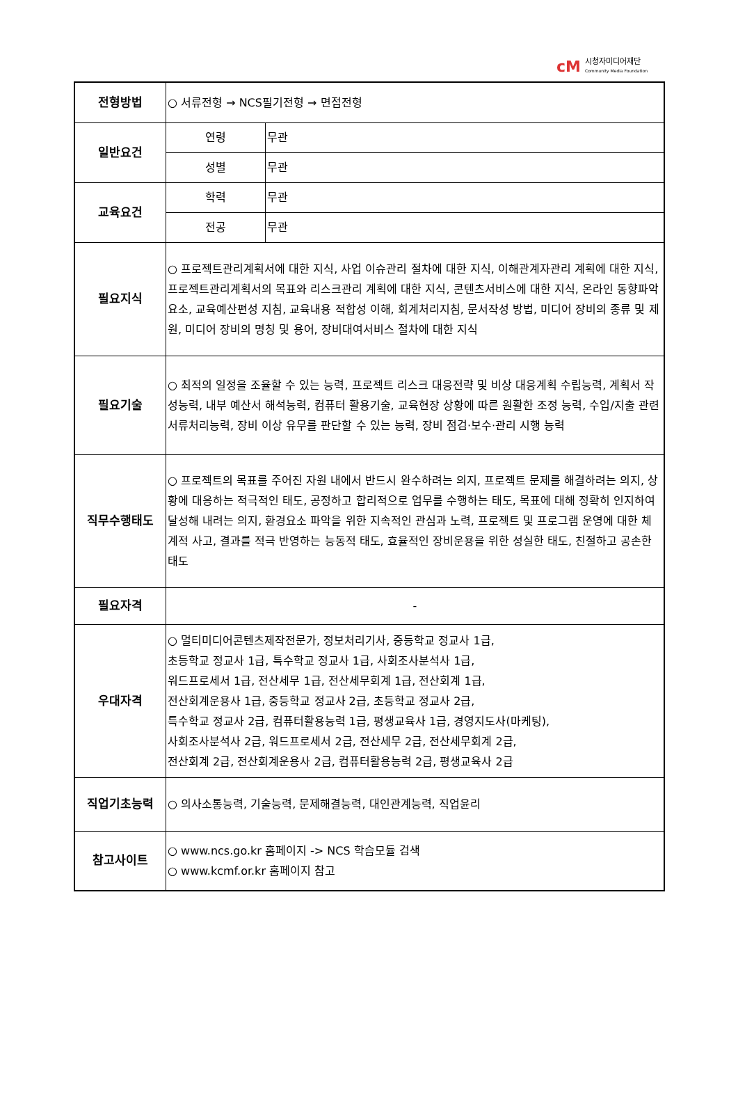cM 시청자미디어재단
Community Media Foundation
| 전형방법 | ○ 서류전형 → NCS필기전형 → 면접전형 | |
| 일반요건 | 연령 | 무관 |
| | 성별 | 무관 |
| 교육요건 | 학력 | 무관 |
| | 전공 | 무관 |
| 필요지식 | ○ 프로젝트관리계획서에 대한 지식, 사업 이슈관리 절차에 대한 지식, 이해관계자관리 계획에 대한 지식, 프로젝트관리계획서의 목표와 리스크관리 계획에 대한 지식, 콘텐츠서비스에 대한 지식, 온라인 동향파악 요소, 교육예산편성 지침, 교육내용 적합성 이해, 회계처리지침, 문서작성 방법, 미디어 장비의 종류 및 제원, 미디어 장비의 명칭 및 용어, 장비대여서비스 절차에 대한 지식 | |
| 필요기술 | ○ 최적의 일정을 조율할 수 있는 능력, 프로젝트 리스크 대응전략 및 비상 대응계획 수립능력, 계획서 작성능력, 내부 예산서 해석능력, 컴퓨터 활용기술, 교육현장 상황에 따른 원활한 조정 능력, 수입/지출 관련 서류처리능력, 장비 이상 유무를 판단할 수 있는 능력, 장비 점검·보수·관리 시행 능력 | |
| 직무수행태도 | ○ 프로젝트의 목표를 주어진 자원 내에서 반드시 완수하려는 의지, 프로젝트 문제를 해결하려는 의지, 상황에 대응하는 적극적인 태도, 공정하고 합리적으로 업무를 수행하는 태도, 목표에 대해 정확히 인지하여 달성해 내려는 의지, 환경요소 파악을 위한 지속적인 관심과 노력, 프로젝트 및 프로그램 운영에 대한 체계적 사고, 결과를 적극 반영하는 능동적 태도, 효율적인 장비운용을 위한 성실한 태도, 친절하고 공손한 태도 | |
| 필요자격 | - | |
| 우대자격 | ○ 멀티미디어콘텐츠제작전문가, 정보처리기사, 중등학교 정교사 1급, 초등학교 정교사 1급, 특수학교 정교사 1급, 사회조사분석사 1급, 워드프로세서 1급, 전산세무 1급, 전산세무회계 1급, 전산회계 1급, 전산회계운용사 1급, 중등학교 정교사 2급, 초등학교 정교사 2급, 특수학교 정교사 2급, 컴퓨터활용능력 1급, 평생교육사 1급, 경영지도사(마케팅), 사회조사분석사 2급, 워드프로세서 2급, 전산세무 2급, 전산세무회계 2급, 전산회계 2급, 전산회계운용사 2급, 컴퓨터활용능력 2급, 평생교육사 2급 | |
| 직업기초능력 | ○ 의사소통능력, 기술능력, 문제해결능력, 대인관계능력, 직업윤리 | |
| 참고사이트 | ○ www.ncs.go.kr 홈페이지 -> NCS 학습모듈 검색 ○ www.kcmf.or.kr 홈페이지 참고 | |